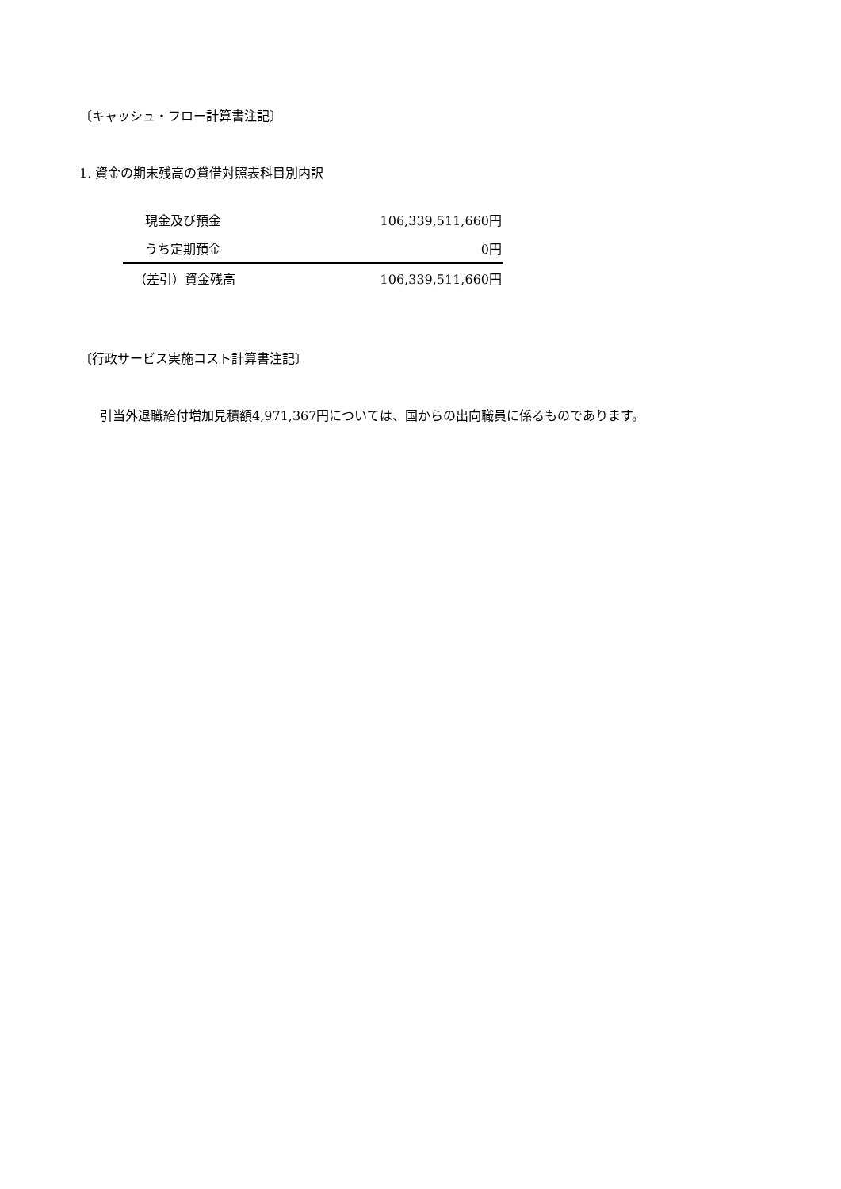〔キャッシュ・フロー計算書注記〕
1. 資金の期末残高の貸借対照表科目別内訳
| 現金及び預金 | 106,339,511,660円 |
| うち定期預金 | 0円 |
| （差引）資金残高 | 106,339,511,660円 |
〔行政サービス実施コスト計算書注記〕
引当外退職給付増加見積額4,971,367円については、国からの出向職員に係るものであります。